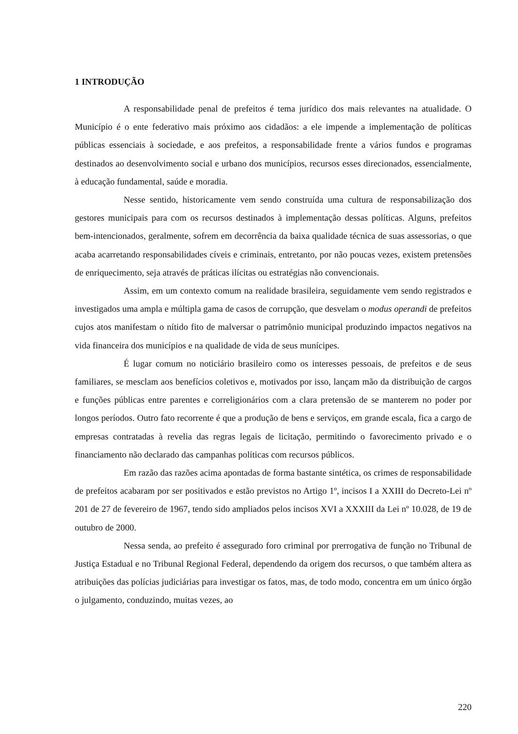1 INTRODUÇÃO
A responsabilidade penal de prefeitos é tema jurídico dos mais relevantes na atualidade. O Município é o ente federativo mais próximo aos cidadãos: a ele impende a implementação de políticas públicas essenciais à sociedade, e aos prefeitos, a responsabilidade frente a vários fundos e programas destinados ao desenvolvimento social e urbano dos municípios, recursos esses direcionados, essencialmente, à educação fundamental, saúde e moradia.
Nesse sentido, historicamente vem sendo construída uma cultura de responsabilização dos gestores municipais para com os recursos destinados à implementação dessas políticas. Alguns, prefeitos bem-intencionados, geralmente, sofrem em decorrência da baixa qualidade técnica de suas assessorias, o que acaba acarretando responsabilidades cíveis e criminais, entretanto, por não poucas vezes, existem pretensões de enriquecimento, seja através de práticas ilícitas ou estratégias não convencionais.
Assim, em um contexto comum na realidade brasileira, seguidamente vem sendo registrados e investigados uma ampla e múltipla gama de casos de corrupção, que desvelam o modus operandi de prefeitos cujos atos manifestam o nítido fito de malversar o patrimônio municipal produzindo impactos negativos na vida financeira dos municípios e na qualidade de vida de seus munícipes.
É lugar comum no noticiário brasileiro como os interesses pessoais, de prefeitos e de seus familiares, se mesclam aos benefícios coletivos e, motivados por isso, lançam mão da distribuição de cargos e funções públicas entre parentes e correligionários com a clara pretensão de se manterem no poder por longos períodos. Outro fato recorrente é que a produção de bens e serviços, em grande escala, fica a cargo de empresas contratadas à revelia das regras legais de licitação, permitindo o favorecimento privado e o financiamento não declarado das campanhas políticas com recursos públicos.
Em razão das razões acima apontadas de forma bastante sintética, os crimes de responsabilidade de prefeitos acabaram por ser positivados e estão previstos no Artigo 1º, incisos I a XXIII do Decreto-Lei nº 201 de 27 de fevereiro de 1967, tendo sido ampliados pelos incisos XVI a XXXIII da Lei nº 10.028, de 19 de outubro de 2000.
Nessa senda, ao prefeito é assegurado foro criminal por prerrogativa de função no Tribunal de Justiça Estadual e no Tribunal Regional Federal, dependendo da origem dos recursos, o que também altera as atribuições das polícias judiciárias para investigar os fatos, mas, de todo modo, concentra em um único órgão o julgamento, conduzindo, muitas vezes, ao
220